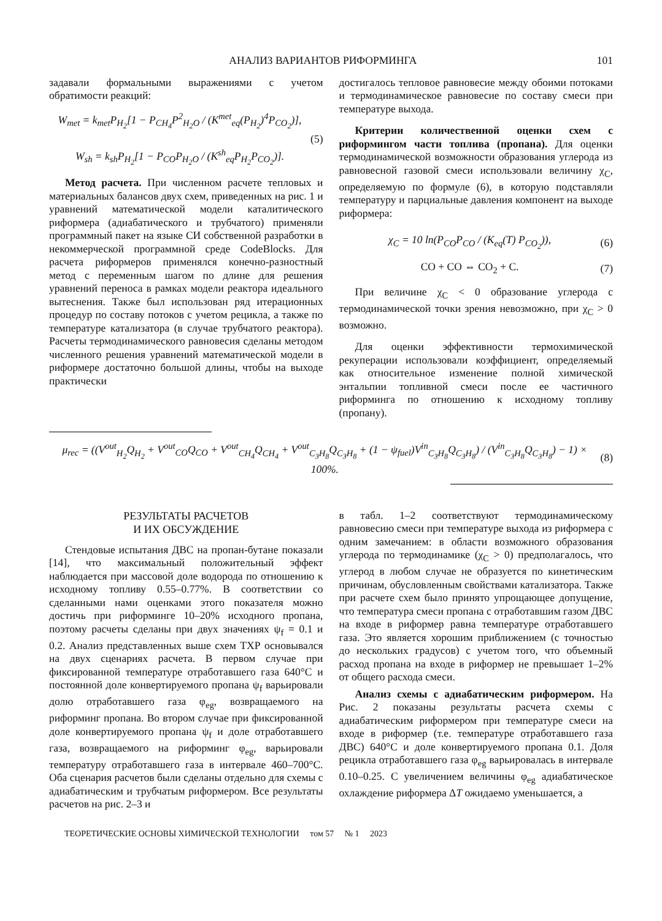АНАЛИЗ ВАРИАНТОВ РИФОРМИНГА 101
задавали формальными выражениями с учетом обратимости реакций:
W<sub>met</sub> = k<sub>met</sub>P<sub>H<sub>2</sub></sub>[1 − P<sub>CH<sub>4</sub></sub>P<sup>2</sup><sub>H<sub>2</sub>O</sub> / (K<sup>met</sup><sub>eq</sub>(P<sub>H<sub>2</sub></sub>)<sup>4</sup>P<sub>CO<sub>2</sub></sub>)],
W<sub>sh</sub> = k<sub>sh</sub>P<sub>H<sub>2</sub></sub>[1 − P<sub>CO</sub>P<sub>H<sub>2</sub>O</sub> / (K<sup>sh</sup><sub>eq</sub>P<sub>H<sub>2</sub></sub>P<sub>CO<sub>2</sub></sub>)].
(5)
Метод расчета. При численном расчете тепловых и материальных балансов двух схем, приведенных на рис. 1 и уравнений математической модели каталитического риформера (адиабатического и трубчатого) применяли программный пакет на языке СИ собственной разработки в некоммерческой программной среде CodeBlocks. Для расчета риформеров применялся конечно-разностный метод с переменным шагом по длине для решения уравнений переноса в рамках модели реактора идеального вытеснения. Также был использован ряд итерационных процедур по составу потоков с учетом рецикла, а также по температуре катализатора (в случае трубчатого реактора). Расчеты термодинамического равновесия сделаны методом численного решения уравнений математической модели в риформере достаточно большой длины, чтобы на выходе практически
достигалось тепловое равновесие между обоими потоками и термодинамическое равновесие по составу смеси при температуре выхода.
Критерии количественной оценки схем с риформингом части топлива (пропана). Для оценки термодинамической возможности образования углерода из равновесной газовой смеси использовали величину χ<sub>C</sub>, определяемую по формуле (6), в которую подставляли температуру и парциальные давления компонент на выходе риформера:
χ<sub>C</sub> = 10 ln(P<sub>CO</sub>P<sub>CO</sub> / (K<sub>eq</sub>(T) P<sub>CO<sub>2</sub></sub>)),
(6)
CO + CO ⇔ CO<sub>2</sub> + C. (7)
При величине χ<sub>C</sub> < 0 образование углерода с термодинамической точки зрения невозможно, при χ<sub>C</sub> > 0 возможно.
Для оценки эффективности термохимической рекуперации использовали коэффициент, определяемый как относительное изменение полной химической энтальпии топливной смеси после ее частичного риформинга по отношению к исходному топливу (пропану).
μ<sub>rec</sub> = ((V<sup>out</sup><sub>H<sub>2</sub></sub>Q<sub>H<sub>2</sub></sub> + V<sup>out</sup><sub>CO</sub>Q<sub>CO</sub> + V<sup>out</sup><sub>CH<sub>4</sub></sub>Q<sub>CH<sub>4</sub></sub> + V<sup>out</sup><sub>C<sub>3</sub>H<sub>8</sub></sub>Q<sub>C<sub>3</sub>H<sub>8</sub></sub> + (1 − ψ<sub>fuel</sub>)V<sup>in</sup><sub>C<sub>3</sub>H<sub>8</sub></sub>Q<sub>C<sub>3</sub>H<sub>8</sub></sub>) / (V<sup>in</sup><sub>C<sub>3</sub>H<sub>8</sub></sub>Q<sub>C<sub>3</sub>H<sub>8</sub></sub>) − 1) × 100%.
(8)
РЕЗУЛЬТАТЫ РАСЧЕТОВ
И ИХ ОБСУЖДЕНИЕ
Стендовые испытания ДВС на пропан-бутане показали [14], что максимальный положительный эффект наблюдается при массовой доле водорода по отношению к исходному топливу 0.55–0.77%. В соответствии со сделанными нами оценками этого показателя можно достичь при риформинге 10–20% исходного пропана, поэтому расчеты сделаны при двух значениях ψ<sub>f</sub> = 0.1 и 0.2. Анализ представленных выше схем ТХР основывался на двух сценариях расчета. В первом случае при фиксированной температуре отработавшего газа 640°С и постоянной доле конвертируемого пропана ψ<sub>f</sub> варьировали долю отработавшего газа φ<sub>eg</sub>, возвращаемого на риформинг пропана. Во втором случае при фиксированной доле конвертируемого пропана ψ<sub>f</sub> и доле отработавшего газа, возвращаемого на риформинг φ<sub>eg</sub>, варьировали температуру отработавшего газа в интервале 460–700°С. Оба сценария расчетов были сделаны отдельно для схемы с адиабатическим и трубчатым риформером. Все результаты расчетов на рис. 2–3 и
в табл. 1–2 соответствуют термодинамическому равновесию смеси при температуре выхода из риформера с одним замечанием: в области возможного образования углерода по термодинамике (χ<sub>C</sub> > 0) предполагалось, что углерод в любом случае не образуется по кинетическим причинам, обусловленным свойствами катализатора. Также при расчете схем было принято упрощающее допущение, что температура смеси пропана с отработавшим газом ДВС на входе в риформер равна температуре отработавшего газа. Это является хорошим приближением (с точностью до нескольких градусов) с учетом того, что объемный расход пропана на входе в риформер не превышает 1–2% от общего расхода смеси.
Анализ схемы с адиабатическим риформером. На Рис. 2 показаны результаты расчета схемы с адиабатическим риформером при температуре смеси на входе в риформер (т.е. температуре отработавшего газа ДВС) 640°С и доле конвертируемого пропана 0.1. Доля рецикла отработавшего газа φ<sub>eg</sub> варьировалась в интервале 0.10–0.25. С увеличением величины φ<sub>eg</sub> адиабатическое охлаждение риформера ΔT ожидаемо уменьшается, а
ТЕОРЕТИЧЕСКИЕ ОСНОВЫ ХИМИЧЕСКОЙ ТЕХНОЛОГИИ том 57 № 1 2023